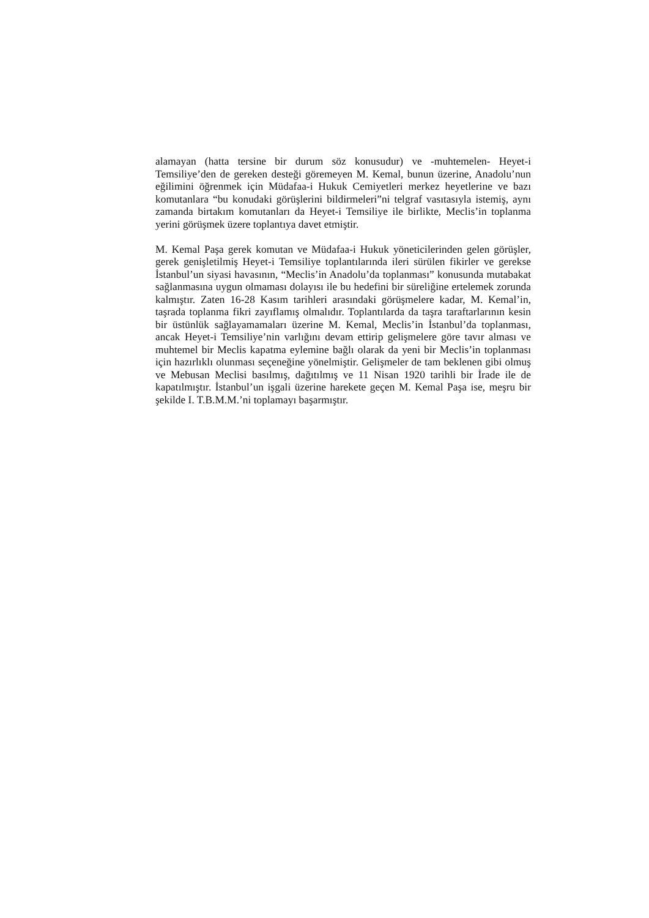alamayan (hatta tersine bir durum söz konusudur) ve -muhtemelen- Heyet-i Temsiliye’den de gereken desteği göremeyen M. Kemal, bunun üzerine, Anadolu’nun eğilimini öğrenmek için Müdafaa-i Hukuk Cemiyetleri merkez heyetlerine ve bazı komutanlara “bu konudaki görüşlerini bildirmeleri”ni telgraf vasıtasıyla istemiş, aynı zamanda birtakım komutanları da Heyet-i Temsiliye ile birlikte, Meclis’in toplanma yerini görüşmek üzere toplantıya davet etmiştir.
M. Kemal Paşa gerek komutan ve Müdafaa-i Hukuk yöneticilerinden gelen görüşler, gerek genişletilmiş Heyet-i Temsiliye toplantılarında ileri sürülen fikirler ve gerekse İstanbul’un siyasi havasının, “Meclis’in Anadolu’da toplanması” konusunda mutabakat sağlanmasına uygun olmaması dolayısı ile bu hedefini bir süreliğine ertelemek zorunda kalmıştır. Zaten 16-28 Kasım tarihleri arasındaki görüşmelere kadar, M. Kemal’in, taşrada toplanma fikri zayıflamış olmalıdır. Toplantılarda da taşra taraftarlarının kesin bir üstünlük sağlayamamaları üzerine M. Kemal, Meclis’in İstanbul’da toplanması, ancak Heyet-i Temsiliye’nin varlığını devam ettirip gelişmelere göre tavır alması ve muhtemel bir Meclis kapatma eylemine bağlı olarak da yeni bir Meclis’in toplanması için hazırlıklı olunması seçeneğine yönelmiştir. Gelişmeler de tam beklenen gibi olmuş ve Mebusan Meclisi basılmış, dağıtılmış ve 11 Nisan 1920 tarihli bir İrade ile de kapatılmıştır. İstanbul’un işgali üzerine harekete geçen M. Kemal Paşa ise, meşru bir şekilde I. T.B.M.M.’ni toplamayı başarmıştır.